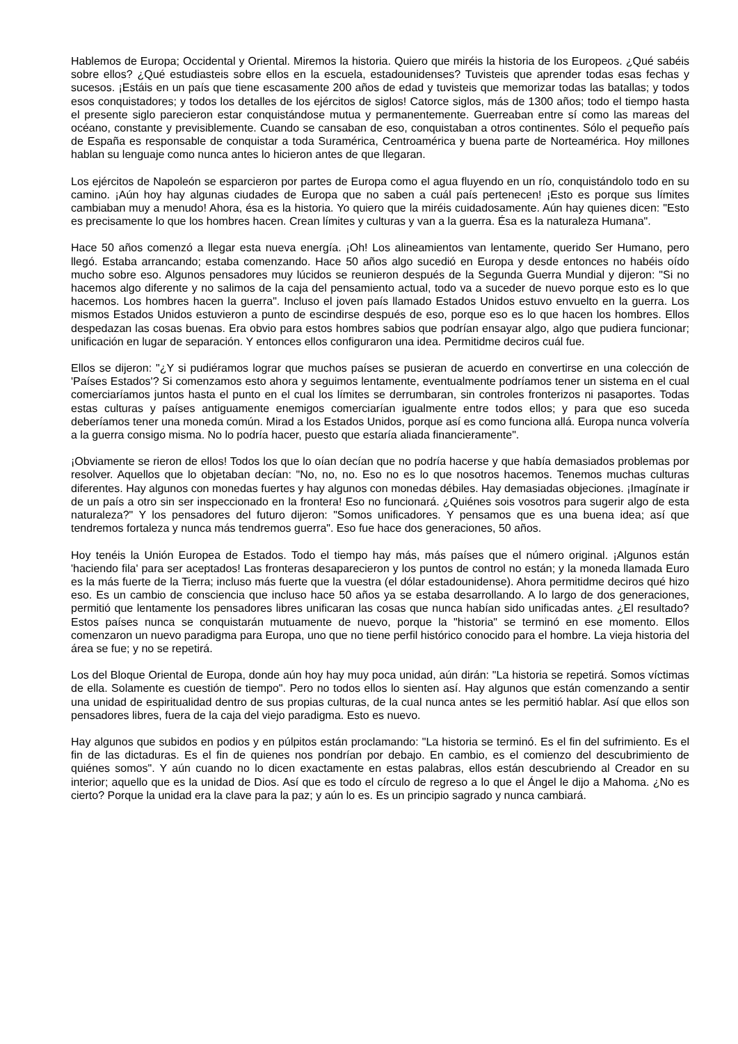Hablemos de Europa; Occidental y Oriental. Miremos la historia. Quiero que miréis la historia de los Europeos. ¿Qué sabéis sobre ellos? ¿Qué estudiasteis sobre ellos en la escuela, estadounidenses? Tuvisteis que aprender todas esas fechas y sucesos. ¡Estáis en un país que tiene escasamente 200 años de edad y tuvisteis que memorizar todas las batallas; y todos esos conquistadores; y todos los detalles de los ejércitos de siglos! Catorce siglos, más de 1300 años; todo el tiempo hasta el presente siglo parecieron estar conquistándose mutua y permanentemente. Guerreaban entre sí como las mareas del océano, constante y previsiblemente. Cuando se cansaban de eso, conquistaban a otros continentes. Sólo el pequeño país de España es responsable de conquistar a toda Suramérica, Centroamérica y buena parte de Norteamérica. Hoy millones hablan su lenguaje como nunca antes lo hicieron antes de que llegaran.
Los ejércitos de Napoleón se esparcieron por partes de Europa como el agua fluyendo en un río, conquistándolo todo en su camino. ¡Aún hoy hay algunas ciudades de Europa que no saben a cuál país pertenecen! ¡Esto es porque sus límites cambiaban muy a menudo! Ahora, ésa es la historia. Yo quiero que la miréis cuidadosamente. Aún hay quienes dicen: "Esto es precisamente lo que los hombres hacen. Crean límites y culturas y van a la guerra. Ésa es la naturaleza Humana".
Hace 50 años comenzó a llegar esta nueva energía. ¡Oh! Los alineamientos van lentamente, querido Ser Humano, pero llegó. Estaba arrancando; estaba comenzando. Hace 50 años algo sucedió en Europa y desde entonces no habéis oído mucho sobre eso. Algunos pensadores muy lúcidos se reunieron después de la Segunda Guerra Mundial y dijeron: "Si no hacemos algo diferente y no salimos de la caja del pensamiento actual, todo va a suceder de nuevo porque esto es lo que hacemos. Los hombres hacen la guerra". Incluso el joven país llamado Estados Unidos estuvo envuelto en la guerra. Los mismos Estados Unidos estuvieron a punto de escindirse después de eso, porque eso es lo que hacen los hombres. Ellos despedazan las cosas buenas. Era obvio para estos hombres sabios que podrían ensayar algo, algo que pudiera funcionar; unificación en lugar de separación. Y entonces ellos configuraron una idea. Permitidme deciros cuál fue.
Ellos se dijeron: "¿Y si pudiéramos lograr que muchos países se pusieran de acuerdo en convertirse en una colección de 'Países Estados'? Si comenzamos esto ahora y seguimos lentamente, eventualmente podríamos tener un sistema en el cual comerciaríamos juntos hasta el punto en el cual los límites se derrumbaran, sin controles fronterizos ni pasaportes. Todas estas culturas y países antiguamente enemigos comerciarían igualmente entre todos ellos; y para que eso suceda deberíamos tener una moneda común. Mirad a los Estados Unidos, porque así es como funciona allá. Europa nunca volvería a la guerra consigo misma. No lo podría hacer, puesto que estaría aliada financieramente".
¡Obviamente se rieron de ellos! Todos los que lo oían decían que no podría hacerse y que había demasiados problemas por resolver. Aquellos que lo objetaban decían: "No, no, no. Eso no es lo que nosotros hacemos. Tenemos muchas culturas diferentes. Hay algunos con monedas fuertes y hay algunos con monedas débiles. Hay demasiadas objeciones. ¡Imagínate ir de un país a otro sin ser inspeccionado en la frontera! Eso no funcionará. ¿Quiénes sois vosotros para sugerir algo de esta naturaleza?" Y los pensadores del futuro dijeron: "Somos unificadores. Y pensamos que es una buena idea; así que tendremos fortaleza y nunca más tendremos guerra". Eso fue hace dos generaciones, 50 años.
Hoy tenéis la Unión Europea de Estados. Todo el tiempo hay más, más países que el número original. ¡Algunos están 'haciendo fila' para ser aceptados! Las fronteras desaparecieron y los puntos de control no están; y la moneda llamada Euro es la más fuerte de la Tierra; incluso más fuerte que la vuestra (el dólar estadounidense). Ahora permitidme deciros qué hizo eso. Es un cambio de consciencia que incluso hace 50 años ya se estaba desarrollando. A lo largo de dos generaciones, permitió que lentamente los pensadores libres unificaran las cosas que nunca habían sido unificadas antes. ¿El resultado? Estos países nunca se conquistarán mutuamente de nuevo, porque la "historia" se terminó en ese momento. Ellos comenzaron un nuevo paradigma para Europa, uno que no tiene perfil histórico conocido para el hombre. La vieja historia del área se fue; y no se repetirá.
Los del Bloque Oriental de Europa, donde aún hoy hay muy poca unidad, aún dirán: "La historia se repetirá. Somos víctimas de ella. Solamente es cuestión de tiempo". Pero no todos ellos lo sienten así. Hay algunos que están comenzando a sentir una unidad de espiritualidad dentro de sus propias culturas, de la cual nunca antes se les permitió hablar. Así que ellos son pensadores libres, fuera de la caja del viejo paradigma. Esto es nuevo.
Hay algunos que subidos en podios y en púlpitos están proclamando: "La historia se terminó. Es el fin del sufrimiento. Es el fin de las dictaduras. Es el fin de quienes nos pondrían por debajo. En cambio, es el comienzo del descubrimiento de quiénes somos". Y aún cuando no lo dicen exactamente en estas palabras, ellos están descubriendo al Creador en su interior; aquello que es la unidad de Dios. Así que es todo el círculo de regreso a lo que el Ángel le dijo a Mahoma. ¿No es cierto? Porque la unidad era la clave para la paz; y aún lo es. Es un principio sagrado y nunca cambiará.